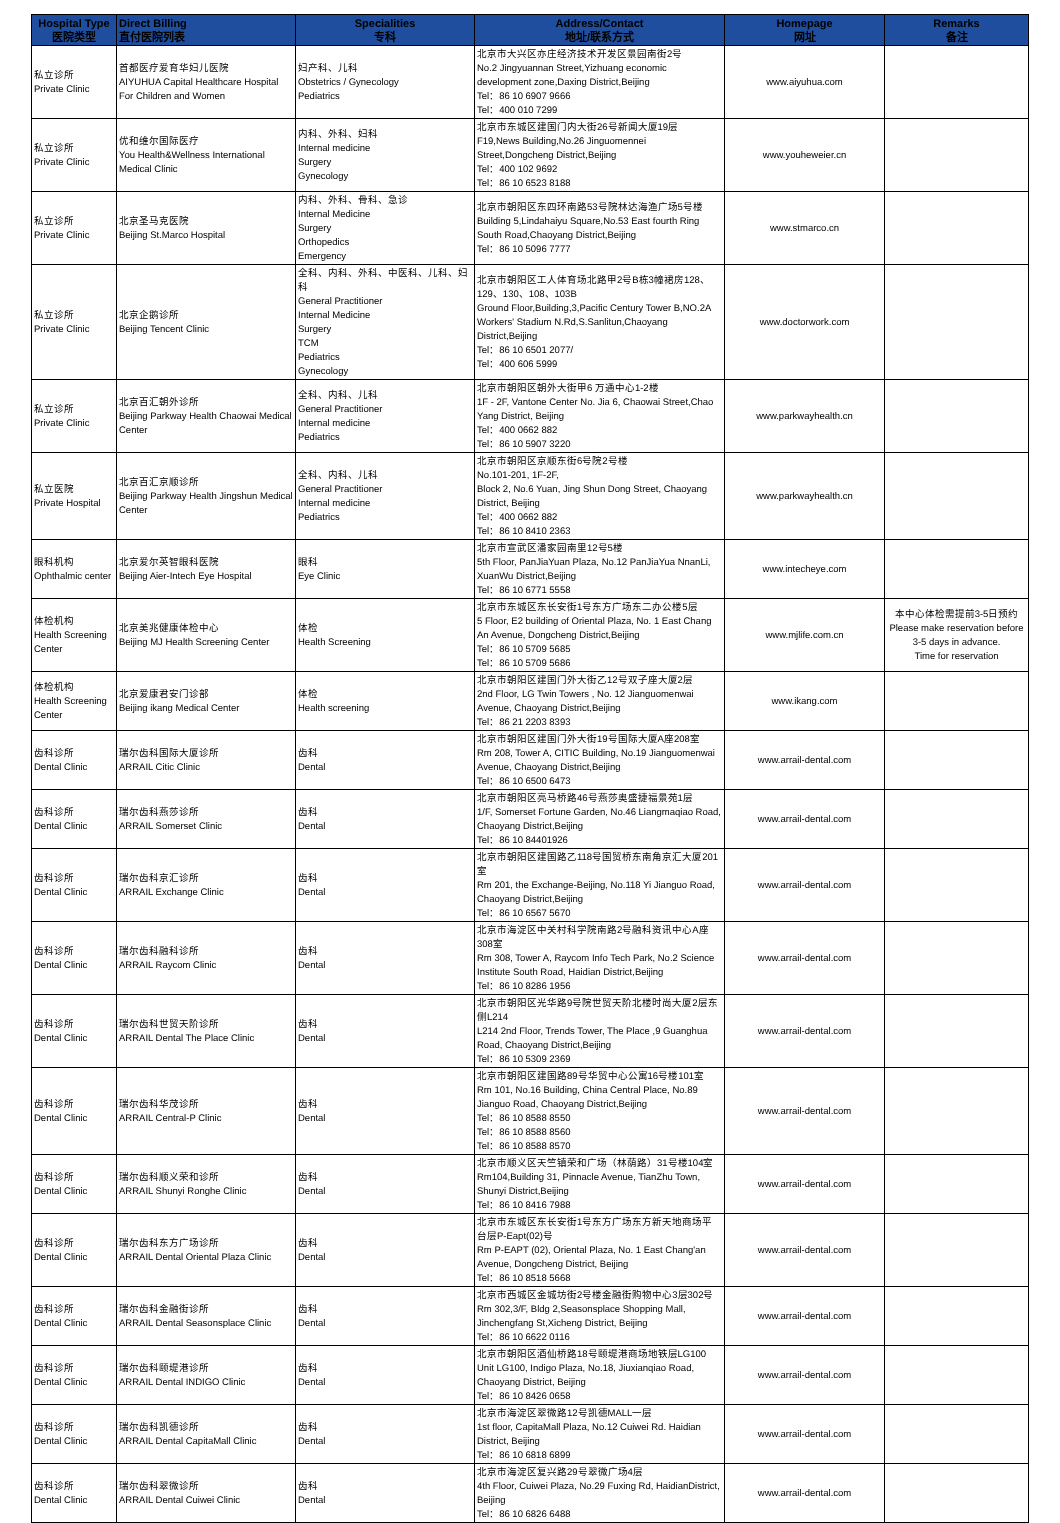| Hospital Type 医院类型 | Direct Billing 直付医院列表 | Specialities 专科 | Address/Contact 地址/联系方式 | Homepage 网址 | Remarks 备注 |
| --- | --- | --- | --- | --- | --- |
| 私立诊所 Private Clinic | 首都医疗爱育华妇儿医院 AIYUHUA Capital Healthcare Hospital For Children and Women | 妇产科、儿科 Obstetrics / Gynecology Pediatrics | 北京市大兴区亦庄经济技术开发区景园南街2号 No.2 Jingyuannan Street,Yizhuang economic development zone,Daxing District,Beijing Tel：86 10 6907 9666 Tel：400 010 7299 | www.aiyuhua.com | |
| 私立诊所 Private Clinic | 优和维尔国际医疗 You Health&Wellness International Medical Clinic | 内科、外科、妇科 Internal medicine Surgery Gynecology | 北京市东城区建国门内大街26号新闻大厦19层 F19,News Building,No.26 Jinguomennei Street,Dongcheng District,Beijing Tel：400 102 9692 Tel：86 10 6523 8188 | www.youheweier.cn | |
| 私立诊所 Private Clinic | 北京圣马克医院 Beijing St.Marco Hospital | 内科、外科、骨科、急诊 Internal Medicine Surgery Orthopedics Emergency | 北京市朝阳区东四环南路53号院林达海渔广场5号楼 Building 5,Lindahaiyu Square,No.53 East fourth Ring South Road,Chaoyang District,Beijing Tel：86 10 5096 7777 | www.stmarco.cn | |
| 私立诊所 Private Clinic | 北京企鹅诊所 Beijing Tencent Clinic | 全科、内科、外科、中医科、儿科、妇科 General Practitioner Internal Medicine Surgery TCM Pediatrics Gynecology | 北京市朝阳区工人体育场北路甲2号B栋3幢裙房128、129、130、108、103B Ground Floor,Building,3,Pacific Century Tower B,NO.2A Workers' Stadium N.Rd,S.Sanlitun,Chaoyang District,Beijing Tel：86 10 6501 2077/ Tel：400 606 5999 | www.doctorwork.com | |
| 私立诊所 Private Clinic | 北京百汇朝外诊所 Beijing Parkway Health Chaowai Medical Center | 全科、内科、儿科 General Practitioner Internal medicine Pediatrics | 北京市朝阳区朝外大街甲6 万通中心1-2楼 1F - 2F, Vantone Center No. Jia 6, Chaowai Street,Chao Yang District, Beijing Tel：400 0662 882 Tel：86 10 5907 3220 | www.parkwayhealth.cn | |
| 私立医院 Private Hospital | 北京百汇京顺诊所 Beijing Parkway Health Jingshun Medical Center | 全科、内科、儿科 General Practitioner Internal medicine Pediatrics | 北京市朝阳区京顺东街6号院2号楼 No.101-201, 1F-2F, Block 2, No.6 Yuan, Jing Shun Dong Street, Chaoyang District, Beijing Tel：400 0662 882 Tel：86 10 8410 2363 | www.parkwayhealth.cn | |
| 眼科机构 Ophthalmic center | 北京爱尔英智眼科医院 Beijing Aier-Intech Eye Hospital | 眼科 Eye Clinic | 北京市宣武区潘家园南里12号5楼 5th Floor, PanJiaYuan Plaza, No.12 PanJiaYua NnanLi, XuanWu District,Beijing Tel：86 10 6771 5558 | www.intecheye.com | |
| 体检机构 Health Screening Center | 北京美兆健康体检中心 Beijing MJ Health Screening Center | 体检 Health Screening | 北京市东城区东长安街1号东方广场东二办公楼5层 5 Floor, E2 building of Oriental Plaza, No. 1 East Chang An Avenue, Dongcheng District,Beijing Tel：86 10 5709 5685 Tel：86 10 5709 5686 | www.mjlife.com.cn | 本中心体检需提前3-5日预约 Please make reservation before 3-5 days in advance. Time for reservation |
| 体检机构 Health Screening Center | 北京爱康君安门诊部 Beijing ikang Medical Center | 体检 Health screening | 北京市朝阳区建国门外大街乙12号双子座大厦2层 2nd Floor, LG Twin Towers , No. 12 Jianguomenwai Avenue, Chaoyang District,Beijing Tel：86 21 2203 8393 | www.ikang.com | |
| 齿科诊所 Dental Clinic | 瑞尔齿科国际大厦诊所 ARRAIL Citic Clinic | 齿科 Dental | 北京市朝阳区建国门外大街19号国际大厦A座208室 Rm 208, Tower A, CITIC Building, No.19 Jianguomenwai Avenue, Chaoyang District,Beijing Tel：86 10 6500 6473 | www.arrail-dental.com | |
| 齿科诊所 Dental Clinic | 瑞尔齿科燕莎诊所 ARRAIL Somerset Clinic | 齿科 Dental | 北京市朝阳区亮马桥路46号燕莎奥盛捷福景苑1层 1/F, Somerset Fortune Garden, No.46 Liangmaqiao Road, Chaoyang District,Beijing Tel：86 10 84401926 | www.arrail-dental.com | |
| 齿科诊所 Dental Clinic | 瑞尔齿科京汇诊所 ARRAIL Exchange Clinic | 齿科 Dental | 北京市朝阳区建国路乙118号国贸桥东南角京汇大厦201室 Rm 201, the Exchange-Beijing, No.118 Yi Jianguo Road, Chaoyang District,Beijing Tel：86 10 6567 5670 | www.arrail-dental.com | |
| 齿科诊所 Dental Clinic | 瑞尔齿科融科诊所 ARRAIL Raycom Clinic | 齿科 Dental | 北京市海淀区中关村科学院南路2号融科资讯中心A座308室 Rm 308, Tower A, Raycom Info Tech Park, No.2 Science Institute South Road, Haidian District,Beijing Tel：86 10 8286 1956 | www.arrail-dental.com | |
| 齿科诊所 Dental Clinic | 瑞尔齿科世贸天阶诊所 ARRAIL Dental The Place Clinic | 齿科 Dental | 北京市朝阳区光华路9号院世贸天阶北楼时尚大厦2层东侧L214 L214 2nd Floor, Trends Tower, The Place ,9 Guanghua Road, Chaoyang District,Beijing Tel：86 10 5309 2369 | www.arrail-dental.com | |
| 齿科诊所 Dental Clinic | 瑞尔齿科华茂诊所 ARRAIL Central-P Clinic | 齿科 Dental | 北京市朝阳区建国路89号华贸中心公寓16号楼101室 Rm 101, No.16 Building, China Central Place, No.89 Jianguo Road, Chaoyang District,Beijing Tel：86 10 8588 8550 Tel：86 10 8588 8560 Tel：86 10 8588 8570 | www.arrail-dental.com | |
| 齿科诊所 Dental Clinic | 瑞尔齿科顺义荣和诊所 ARRAIL Shunyi Ronghe Clinic | 齿科 Dental | 北京市顺义区天竺镇荣和广场（林荫路）31号楼104室 Rm104,Building 31, Pinnacle Avenue, TianZhu Town, Shunyi District,Beijing Tel：86 10 8416 7988 | www.arrail-dental.com | |
| 齿科诊所 Dental Clinic | 瑞尔齿科东方广场诊所 ARRAIL Dental Oriental Plaza Clinic | 齿科 Dental | 北京市东城区东长安街1号东方广场东方新天地商场平台层P-Eapt(02)号 Rm P-EAPT (02), Oriental Plaza, No. 1 East Chang'an Avenue, Dongcheng District, Beijing Tel：86 10 8518 5668 | www.arrail-dental.com | |
| 齿科诊所 Dental Clinic | 瑞尔齿科金融街诊所 ARRAIL Dental Seasonsplace Clinic | 齿科 Dental | 北京市西城区金城坊街2号楼金融街购物中心3层302号 Rm 302,3/F, Bldg 2,Seasonsplace Shopping Mall, Jinchengfang St,Xicheng District, Beijing Tel：86 10 6622 0116 | www.arrail-dental.com | |
| 齿科诊所 Dental Clinic | 瑞尔齿科颐堤港诊所 ARRAIL Dental INDIGO Clinic | 齿科 Dental | 北京市朝阳区酒仙桥路18号颐堤港商场地铁层LG100 Unit LG100, Indigo Plaza, No.18, Jiuxianqiao Road, Chaoyang District, Beijing Tel：86 10 8426 0658 | www.arrail-dental.com | |
| 齿科诊所 Dental Clinic | 瑞尔齿科凯德诊所 ARRAIL Dental CapitaMall Clinic | 齿科 Dental | 北京市海淀区翠微路12号凯德MALL一层 1st floor, CapitaMall Plaza, No.12 Cuiwei Rd. Haidian District, Beijing Tel：86 10 6818 6899 | www.arrail-dental.com | |
| 齿科诊所 Dental Clinic | 瑞尔齿科翠微诊所 ARRAIL Dental Cuiwei Clinic | 齿科 Dental | 北京市海淀区复兴路29号翠微广场4层 4th Floor, Cuiwei Plaza, No.29 Fuxing Rd, HaidianDistrict, Beijing Tel：86 10 6826 6488 | www.arrail-dental.com | |